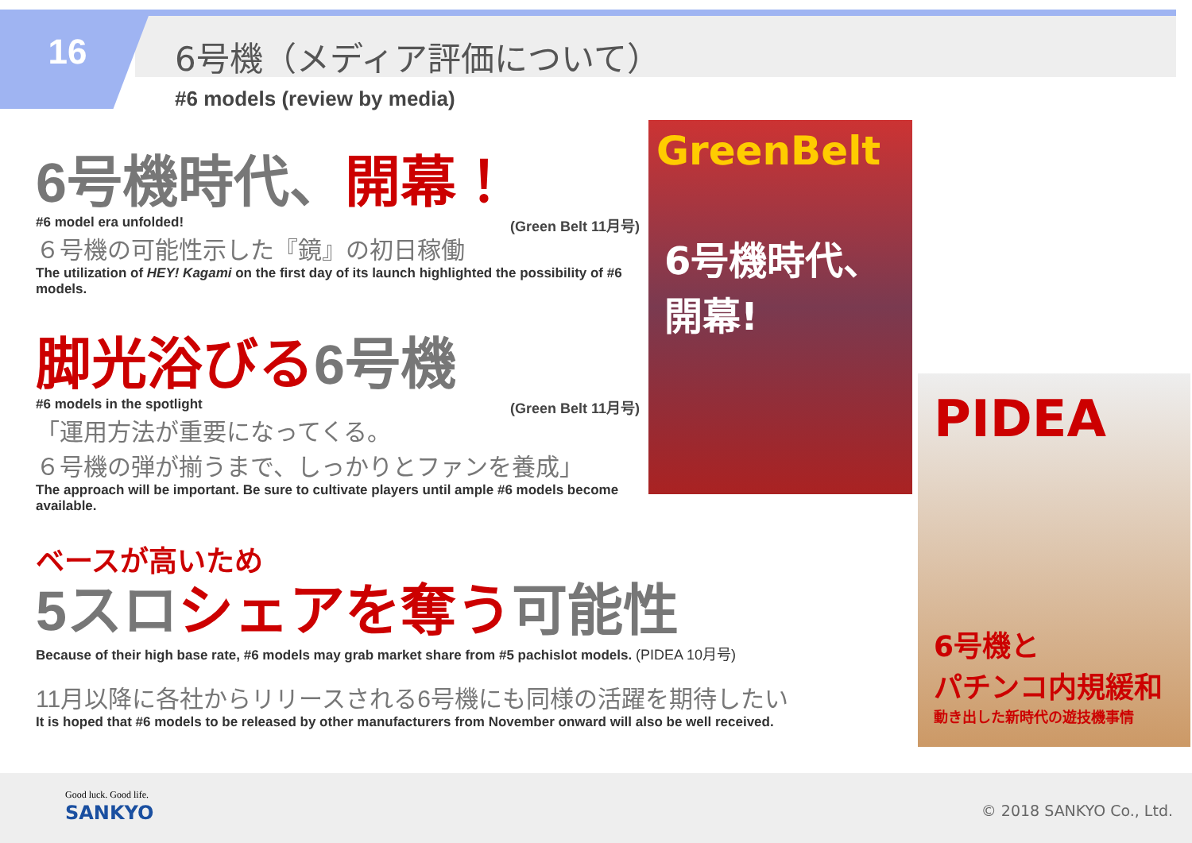16 6号機（メディア評価について）
#6 models (review by media)
6号機時代、開幕！
#6 model era unfolded! (Green Belt 11月号)
６号機の可能性示した『鏡』の初日稼働
The utilization of HEY! Kagami on the first day of its launch highlighted the possibility of #6 models.
脚光浴びる6号機
#6 models in the spotlight (Green Belt 11月号)
「運用方法が重要になってくる。
６号機の弾が揃うまで、しっかりとファンを養成」
The approach will be important. Be sure to cultivate players until ample #6 models become available.
ベースが高いため
5スロシェアを奪う可能性
Because of their high base rate, #6 models may grab market share from #5 pachislot models. (PIDEA 10月号)
11月以降に各社からリリースされる6号機にも同様の活躍を期待したい
It is hoped that #6 models to be released by other manufacturers from November onward will also be well received.
GreenBelt
6号機時代、
開幕!
PIDEA
6号機と
パチンコ内規緩和
動き出した新時代の遊技機事情
Good luck. Good life.
SANKYO © 2018 SANKYO Co., Ltd.